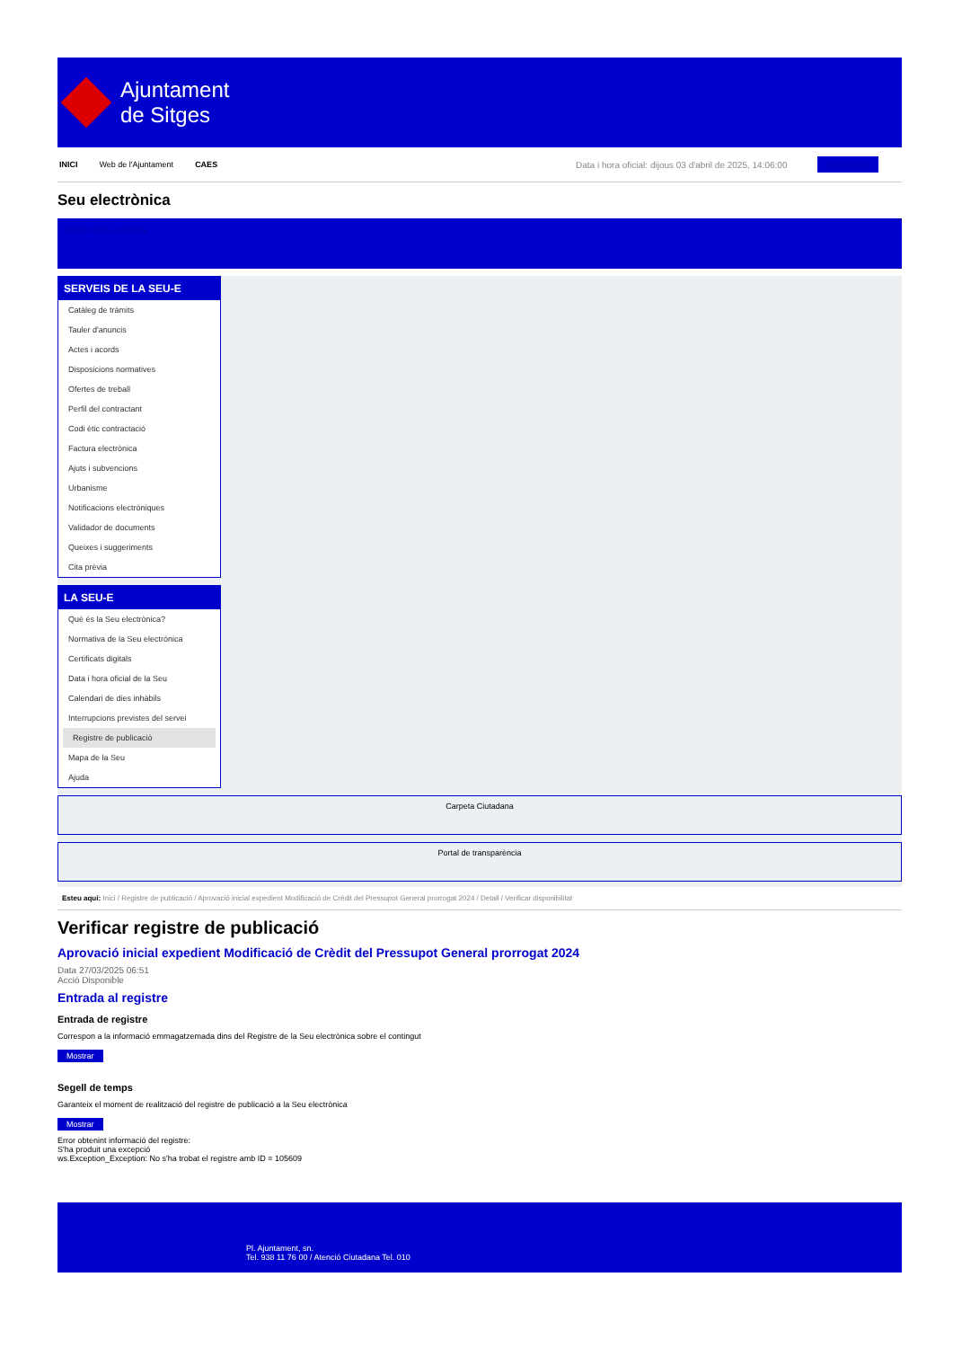Ajuntament
de Sitges
INICI Web de l'Ajuntament CAES Data i hora oficial: dijous 03 d'abril de 2025, 14:06:00 Sincronitzar
Seu electrònica
Obtenir còpia autèntica
SERVEIS DE LA SEU-E
Catàleg de tràmits
Tauler d'anuncis
Actes i acords
Disposicions normatives
Ofertes de treball
Perfil del contractant
Codi ètic contractació
Factura electrònica
Ajuts i subvencions
Urbanisme
Notificacions electròniques
Validador de documents
Queixes i suggeriments
Cita prèvia
LA SEU-E
Què és la Seu electrònica?
Normativa de la Seu electrònica
Certificats digitals
Data i hora oficial de la Seu
Calendari de dies inhàbils
Interrupcions previstes del servei
Registre de publicació
Mapa de la Seu
Ajuda
Carpeta Ciutadana
Portal de transparència
Esteu aquí: Inici / Registre de publicació / Aprovació inicial expedient Modificació de Crèdit del Pressupot General prorrogat 2024 / Detall / Verificar disponibilitat
Verificar registre de publicació
Aprovació inicial expedient Modificació de Crèdit del Pressupot General prorrogat 2024
Data 27/03/2025 06:51
Acció Disponible
Entrada al registre
Entrada de registre
Correspon a la informació emmagatzemada dins del Registre de la Seu electrònica sobre el contingut
Mostrar
Segell de temps
Garanteix el moment de realització del registre de publicació a la Seu electrònica
Mostrar
Error obtenint informació del registre:
S'ha produit una excepció
ws.Exception_Exception: No s'ha trobat el registre amb ID = 105609
Pl. Ajuntament, sn.
Tel. 938 11 76 00 / Atenció Ciutadana Tel. 010